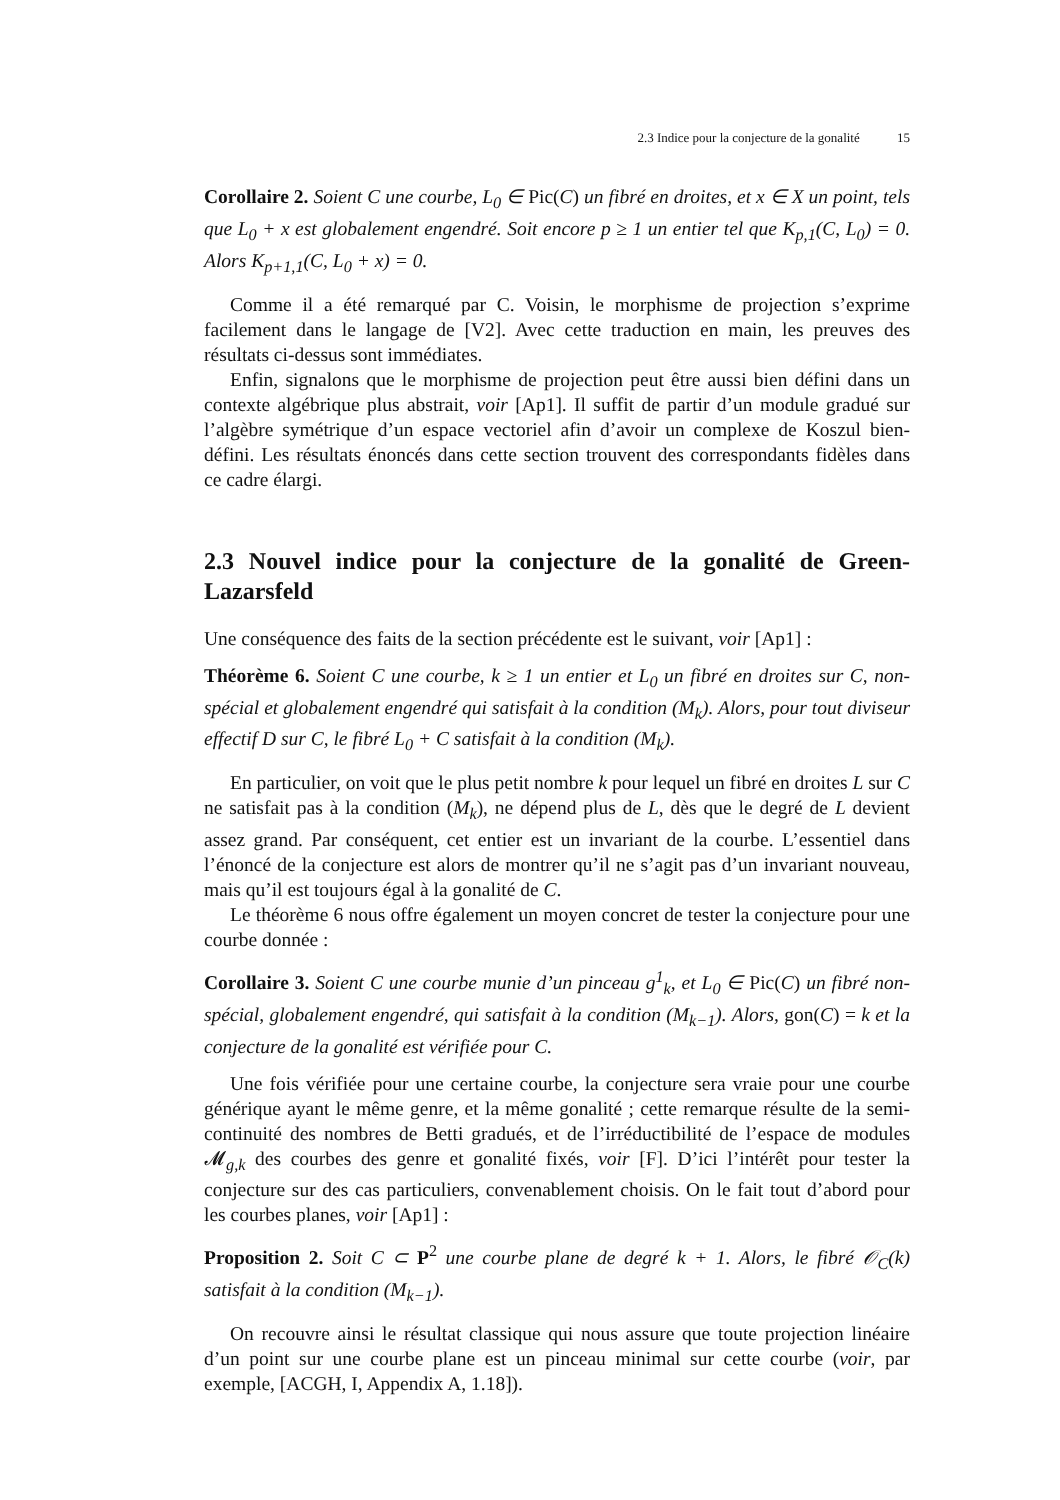2.3 Indice pour la conjecture de la gonalité 15
Corollaire 2. Soient C une courbe, L<sub>0</sub> ∈ Pic(C) un fibré en droites, et x ∈ X un point, tels que L<sub>0</sub> + x est globalement engendré. Soit encore p ≥ 1 un entier tel que K<sub>p,1</sub>(C, L<sub>0</sub>) = 0. Alors K<sub>p+1,1</sub>(C, L<sub>0</sub> + x) = 0.
Comme il a été remarqué par C. Voisin, le morphisme de projection s’exprime facilement dans le langage de [V2]. Avec cette traduction en main, les preuves des résultats ci-dessus sont immédiates.
Enfin, signalons que le morphisme de projection peut être aussi bien défini dans un contexte algébrique plus abstrait, voir [Ap1]. Il suffit de partir d’un module gradué sur l’algèbre symétrique d’un espace vectoriel afin d’avoir un complexe de Koszul bien-défini. Les résultats énoncés dans cette section trouvent des correspondants fidèles dans ce cadre élargi.
2.3 Nouvel indice pour la conjecture de la gonalité de Green-Lazarsfeld
Une conséquence des faits de la section précédente est le suivant, voir [Ap1] :
Théorème 6. Soient C une courbe, k ≥ 1 un entier et L<sub>0</sub> un fibré en droites sur C, non-spécial et globalement engendré qui satisfait à la condition (M<sub>k</sub>). Alors, pour tout diviseur effectif D sur C, le fibré L<sub>0</sub> + C satisfait à la condition (M<sub>k</sub>).
En particulier, on voit que le plus petit nombre k pour lequel un fibré en droites L sur C ne satisfait pas à la condition (M<sub>k</sub>), ne dépend plus de L, dès que le degré de L devient assez grand. Par conséquent, cet entier est un invariant de la courbe. L’essentiel dans l’énoncé de la conjecture est alors de montrer qu’il ne s’agit pas d’un invariant nouveau, mais qu’il est toujours égal à la gonalité de C.
Le théorème 6 nous offre également un moyen concret de tester la conjecture pour une courbe donnée :
Corollaire 3. Soient C une courbe munie d’un pinceau g<sup>1</sup><sub>k</sub>, et L<sub>0</sub> ∈ Pic(C) un fibré non-spécial, globalement engendré, qui satisfait à la condition (M<sub>k−1</sub>). Alors, gon(C) = k et la conjecture de la gonalité est vérifiée pour C.
Une fois vérifiée pour une certaine courbe, la conjecture sera vraie pour une courbe générique ayant le même genre, et la même gonalité ; cette remarque résulte de la semi-continuité des nombres de Betti gradués, et de l’irréductibilité de l’espace de modules 𝓜<sub>g,k</sub> des courbes des genre et gonalité fixés, voir [F]. D’ici l’intérêt pour tester la conjecture sur des cas particuliers, convenablement choisis. On le fait tout d’abord pour les courbes planes, voir [Ap1] :
Proposition 2. Soit C ⊂ P<sup>2</sup> une courbe plane de degré k + 1. Alors, le fibré 𝒪<sub>C</sub>(k) satisfait à la condition (M<sub>k−1</sub>).
On recouvre ainsi le résultat classique qui nous assure que toute projection linéaire d’un point sur une courbe plane est un pinceau minimal sur cette courbe (voir, par exemple, [ACGH, I, Appendix A, 1.18]).